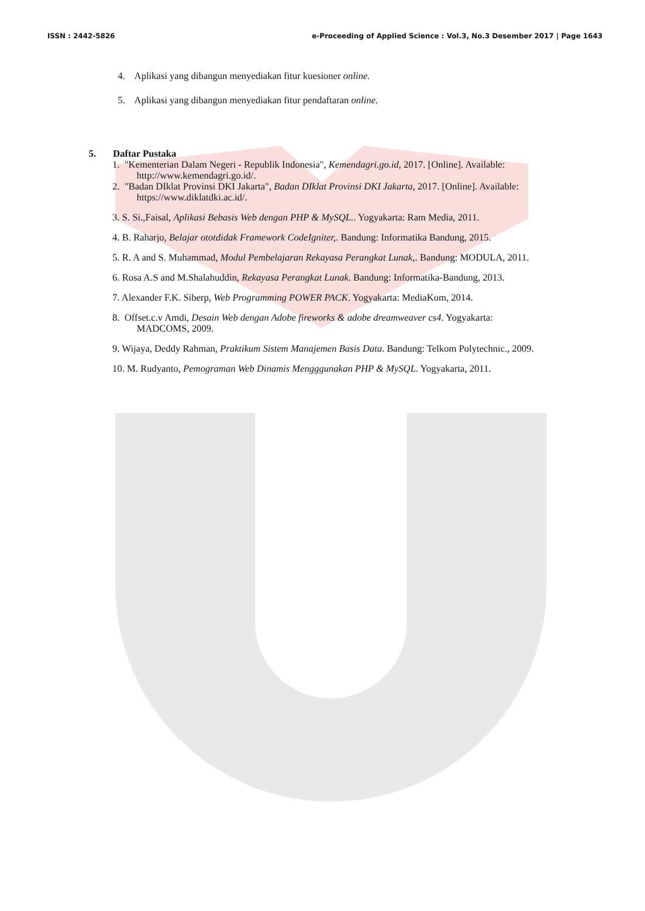ISSN : 2442-5826 e-Proceeding of Applied Science : Vol.3, No.3 Desember 2017 | Page 1643
4. Aplikasi yang dibangun menyediakan fitur kuesioner online.
5. Aplikasi yang dibangun menyediakan fitur pendaftaran online.
5. Daftar Pustaka
1. "Kementerian Dalam Negeri - Republik Indonesia", Kemendagri.go.id, 2017. [Online]. Available:
http://www.kemendagri.go.id/.
2. "Badan DIklat Provinsi DKI Jakarta", Badan DIklat Provinsi DKI Jakarta, 2017. [Online]. Available:
https://www.diklatdki.ac.id/.
3. S. Si.,Faisal, Aplikasi Bebasis Web dengan PHP & MySQL.. Yogyakarta: Ram Media, 2011.
4. B. Raharjo, Belajar ototdidak Framework CodeIgniter,. Bandung: Informatika Bandung, 2015.
5. R. A and S. Muhammad, Modul Pembelajaran Rekayasa Perangkat Lunak,. Bandung: MODULA, 2011.
6. Rosa A.S and M.Shalahuddin, Rekayasa Perangkat Lunak. Bandung: Informatika-Bandung, 2013.
7. Alexander F.K. Siberp, Web Programming POWER PACK. Yogyakarta: MediaKom, 2014.
8. Offset.c.v Amdi, Desain Web dengan Adobe fireworks & adobe dreamweaver cs4. Yogyakarta:
MADCOMS, 2009.
9. Wijaya, Deddy Rahman, Praktikum Sistem Manajemen Basis Data. Bandung: Telkom Polytechnic., 2009.
10. M. Rudyanto, Pemograman Web Dinamis Mengggunakan PHP & MySQL. Yogyakarta, 2011.